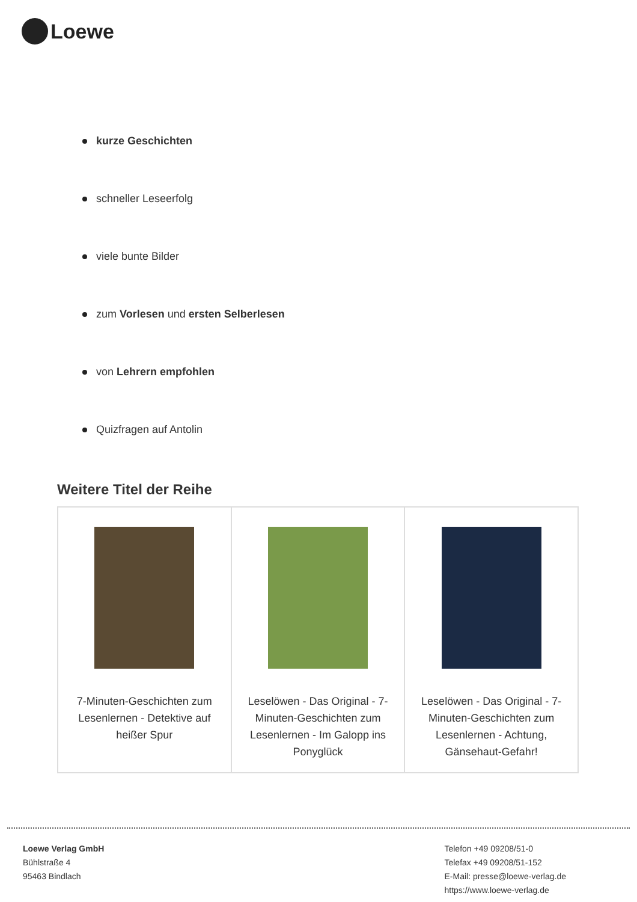Loewe
kurze Geschichten
schneller Leseerfolg
viele bunte Bilder
zum Vorlesen und ersten Selberlesen
von Lehrern empfohlen
Quizfragen auf Antolin
Weitere Titel der Reihe
| 7-Minuten-Geschichten zum Lesenlernen - Detektive auf heißer Spur | Leselöwen - Das Original - 7-Minuten-Geschichten zum Lesenlernen - Im Galopp ins Ponyglück | Leselöwen - Das Original - 7-Minuten-Geschichten zum Lesenlernen - Achtung, Gänsehaut-Gefahr! |
Loewe Verlag GmbH
Bühlstraße 4
95463 Bindlach
Telefon +49 09208/51-0
Telefax +49 09208/51-152
E-Mail: presse@loewe-verlag.de
https://www.loewe-verlag.de